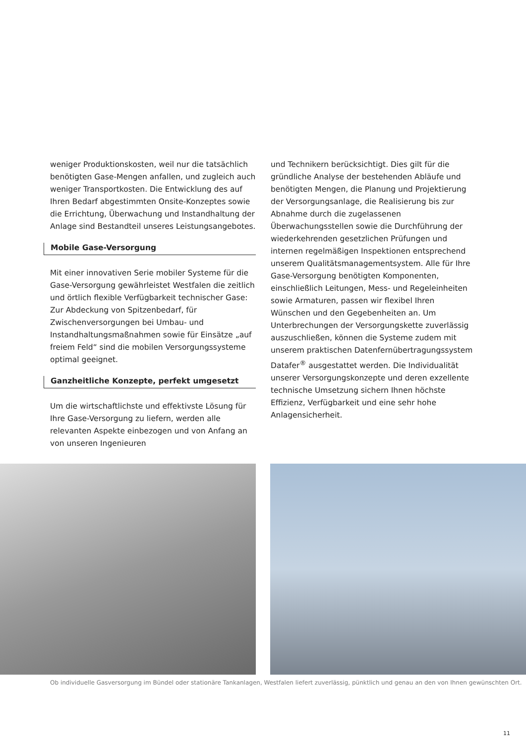weniger Produktionskosten, weil nur die tatsächlich benötigten Gase-Mengen anfallen, und zugleich auch weniger Transportkosten. Die Entwicklung des auf Ihren Bedarf abgestimmten Onsite-Konzeptes sowie die Errichtung, Überwachung und Instandhaltung der Anlage sind Bestandteil unseres Leistungsangebotes.
Mobile Gase-Versorgung
Mit einer innovativen Serie mobiler Systeme für die Gase-Versorgung gewährleistet Westfalen die zeitlich und örtlich flexible Verfügbarkeit technischer Gase: Zur Abdeckung von Spitzenbedarf, für Zwischenversorgungen bei Umbau- und Instandhaltungsmaßnahmen sowie für Einsätze „auf freiem Feld“ sind die mobilen Versorgungs­systeme optimal geeignet.
Ganzheitliche Konzepte, perfekt umgesetzt
Um die wirtschaftlichste und effektivste Lösung für Ihre Gase-Versorgung zu liefern, werden alle relevanten Aspekte einbezogen und von Anfang an von unseren Ingenieuren
und Technikern berücksichtigt. Dies gilt für die gründliche Analyse der bestehenden Abläufe und benötigten Mengen, die Planung und Projektierung der Versorgungs­anlage, die Realisierung bis zur Abnahme durch die zugelassenen Überwachungsstellen sowie die Durchfüh­rung der wiederkehrenden gesetzlichen Prüfungen und internen regelmäßigen Inspektionen entsprechend unserem Qualitätsmanagementsystem. Alle für Ihre Gase-Versorgung benötigten Komponenten, einschließlich Leitungen, Mess- und Regeleinheiten sowie Armaturen, passen wir flexibel Ihren Wünschen und den Gegebenhei­ten an. Um Unterbrechungen der Versorgungskette zuverlässig auszuschließen, können die Systeme zudem mit unserem praktischen Datenfernübertragungssystem Datafer<sup>®</sup> ausgestattet werden. Die Individualität unserer Versorgungskonzepte und deren exzellente technische Umsetzung sichern Ihnen höchste Effizienz, Verfügbarkeit und eine sehr hohe Anlagensicherheit.
Ob individuelle Gasversorgung im Bündel oder stationäre Tankanlagen, Westfalen liefert zuverlässig, pünktlich und genau an den von Ihnen gewünschten Ort.
11